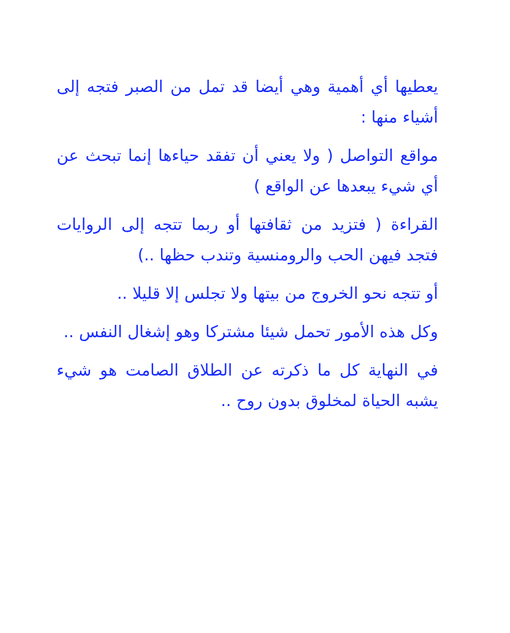يعطيها أي أهمية وهي أيضا قد تمل من الصبر فتجه إلى أشياء منها :
مواقع التواصل ( ولا يعني أن تفقد حياءها إنما تبحث عن أي شيء يبعدها عن الواقع )
القراءة ( فتزيد من ثقافتها أو ربما تتجه إلى الروايات فتجد فيهن الحب والرومنسية وتندب حظها ..)
أو تتجه نحو الخروج من بيتها ولا تجلس إلا قليلا ..
وكل هذه الأمور تحمل شيئا مشتركا وهو إشغال النفس ..
في النهاية كل ما ذكرته عن الطلاق الصامت هو شيء يشبه الحياة لمخلوق بدون روح ..